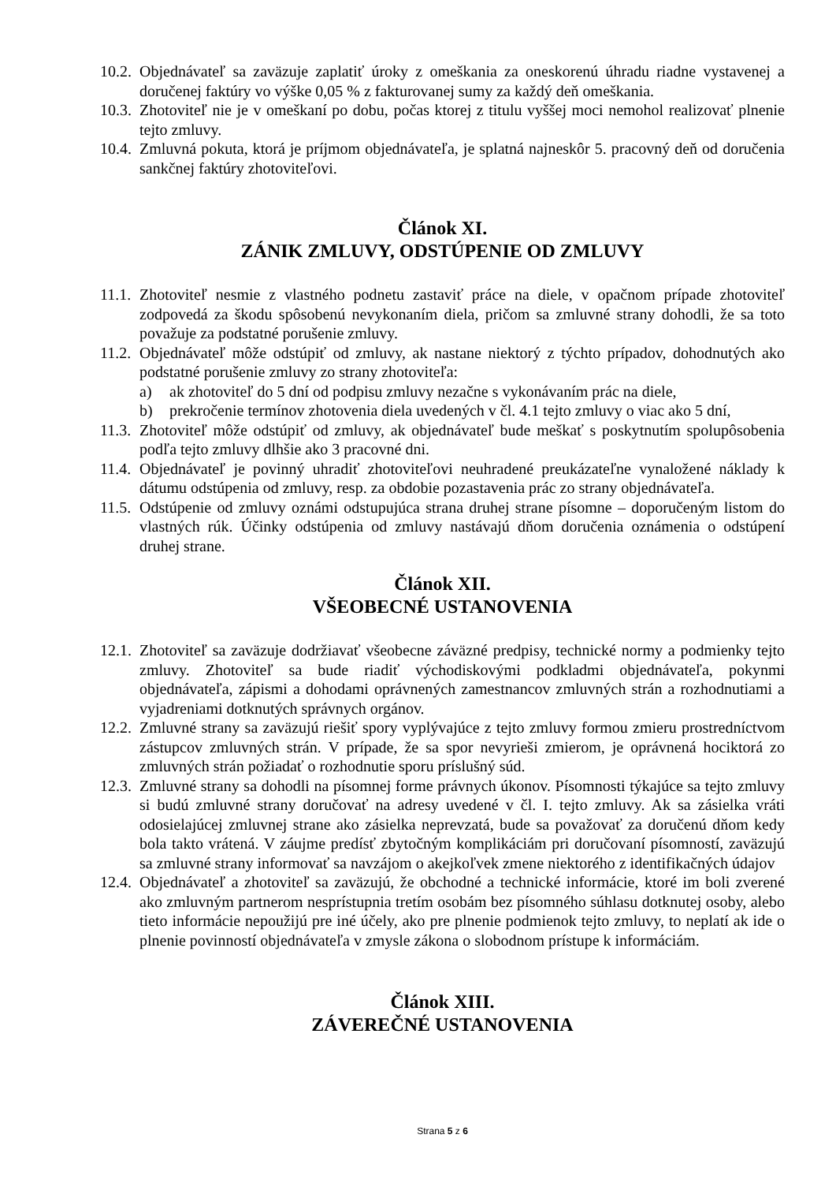10.2. Objednávateľ sa zaväzuje zaplatiť úroky z omeškania za oneskorenú úhradu riadne vystavenej a doručenej faktúry vo výške 0,05 % z fakturovanej sumy za každý deň omeškania.
10.3. Zhotoviteľ nie je v omeškaní po dobu, počas ktorej z titulu vyššej moci nemohol realizovať plnenie tejto zmluvy.
10.4. Zmluvná pokuta, ktorá je príjmom objednávateľa, je splatná najneskôr 5. pracovný deň od doručenia sankčnej faktúry zhotoviteľovi.
Článok XI.
ZÁNIK ZMLUVY, ODSTÚPENIE OD ZMLUVY
11.1. Zhotoviteľ nesmie z vlastného podnetu zastaviť práce na diele, v opačnom prípade zhotoviteľ zodpovedá za škodu spôsobenú nevykonaním diela, pričom sa zmluvné strany dohodli, že sa toto považuje za podstatné porušenie zmluvy.
11.2. Objednávateľ môže odstúpiť od zmluvy, ak nastane niektorý z týchto prípadov, dohodnutých ako podstatné porušenie zmluvy zo strany zhotoviteľa:
a) ak zhotoviteľ do 5 dní od podpisu zmluvy nezačne s vykonávaním prác na diele,
b) prekročenie termínov zhotovenia diela uvedených v čl. 4.1 tejto zmluvy o viac ako 5 dní,
11.3. Zhotoviteľ môže odstúpiť od zmluvy, ak objednávateľ bude meškať s poskytnutím spolupôsobenia podľa tejto zmluvy dlhšie ako 3 pracovné dni.
11.4. Objednávateľ je povinný uhradiť zhotoviteľovi neuhradené preukázateľne vynaložené náklady k dátumu odstúpenia od zmluvy, resp. za obdobie pozastavenia prác zo strany objednávateľa.
11.5. Odstúpenie od zmluvy oznámi odstupujúca strana druhej strane písomne – doporučeným listom do vlastných rúk. Účinky odstúpenia od zmluvy nastávajú dňom doručenia oznámenia o odstúpení druhej strane.
Článok XII.
VŠEOBECNÉ USTANOVENIA
12.1. Zhotoviteľ sa zaväzuje dodržiavať všeobecne záväzné predpisy, technické normy a podmienky tejto zmluvy. Zhotoviteľ sa bude riadiť východiskovými podkladmi objednávateľa, pokynmi objednávateľa, zápismi a dohodami oprávnených zamestnancov zmluvných strán a rozhodnutiami a vyjadreniami dotknutých správnych orgánov.
12.2. Zmluvné strany sa zaväzujú riešiť spory vyplývajúce z tejto zmluvy formou zmieru prostredníctvom zástupcov zmluvných strán. V prípade, že sa spor nevyrieši zmierom, je oprávnená hociktorá zo zmluvných strán požiadať o rozhodnutie sporu príslušný súd.
12.3. Zmluvné strany sa dohodli na písomnej forme právnych úkonov. Písomnosti týkajúce sa tejto zmluvy si budú zmluvné strany doručovať na adresy uvedené v čl. I. tejto zmluvy. Ak sa zásielka vráti odosielajúcej zmluvnej strane ako zásielka neprevzatá, bude sa považovať za doručenú dňom kedy bola takto vrátená. V záujme predísť zbytočným komplikáciám pri doručovaní písomností, zaväzujú sa zmluvné strany informovať sa navzájom o akejkoľvek zmene niektorého z identifikačných údajov
12.4. Objednávateľ a zhotoviteľ sa zaväzujú, že obchodné a technické informácie, ktoré im boli zverené ako zmluvným partnerom nesprístupnia tretím osobám bez písomného súhlasu dotknutej osoby, alebo tieto informácie nepoužijú pre iné účely, ako pre plnenie podmienok tejto zmluvy, to neplatí ak ide o plnenie povinností objednávateľa v zmysle zákona o slobodnom prístupe k informáciám.
Článok XIII.
ZÁVEREČNÉ USTANOVENIA
Strana 5 z 6